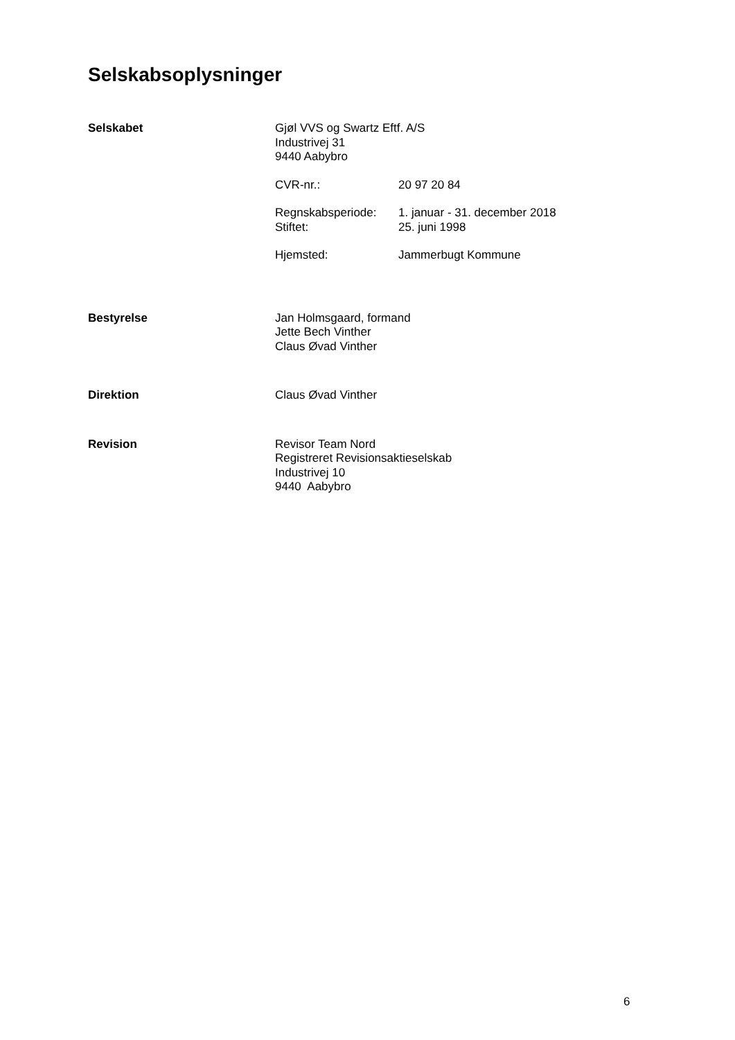Selskabsoplysninger
Selskabet Gjøl VVS og Swartz Eftf. A/S
Industrivej 31
9440 Aabybro
CVR-nr.: 20 97 20 84
Regnskabsperiode: 1. januar - 31. december 2018
Stiftet: 25. juni 1998
Hjemsted: Jammerbugt Kommune
Bestyrelse Jan Holmsgaard, formand
Jette Bech Vinther
Claus Øvad Vinther
Direktion Claus Øvad Vinther
Revision Revisor Team Nord
Registreret Revisionsaktieselskab
Industrivej 10
9440 Aabybro
6